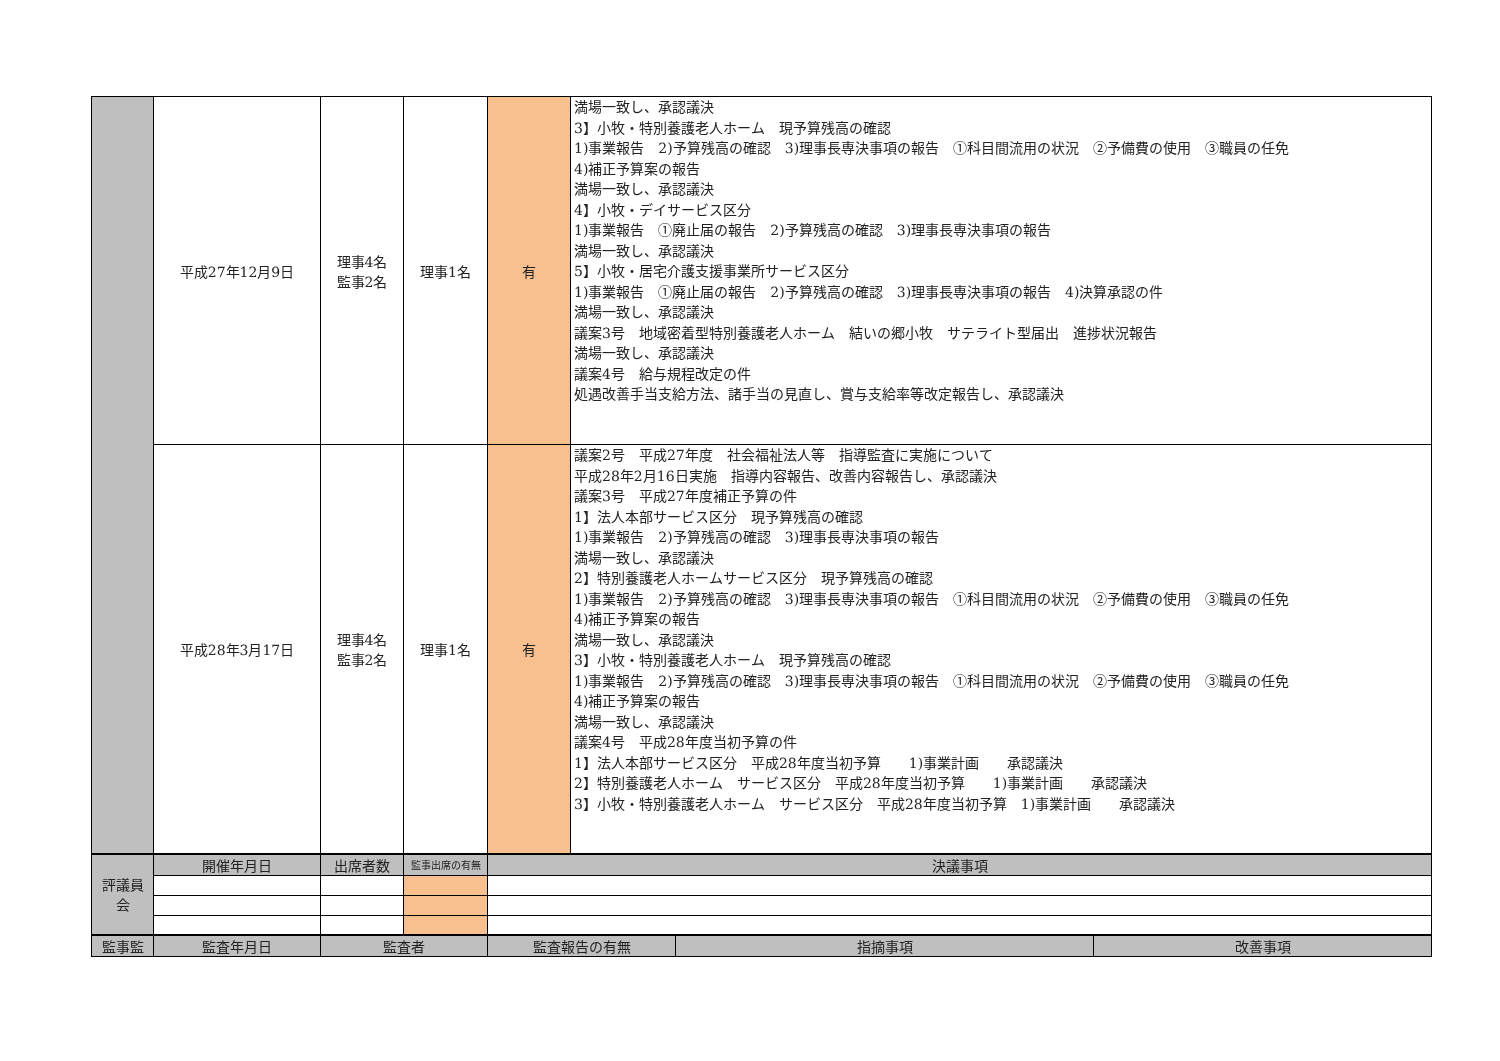| | 平成27年12月9日 | 理事4名 監事2名 | 理事1名 | 有 | 満場一致し、承認議決 3】小牧・特別養護老人ホーム 現予算残高の確認 1)事業報告 2)予算残高の確認 3)理事長専決事項の報告 ①科目間流用の状況 ②予備費の使用 ③職員の任免 4)補正予算案の報告 満場一致し、承認議決 4】小牧・デイサービス区分 1)事業報告 ①廃止届の報告 2)予算残高の確認 3)理事長専決事項の報告 満場一致し、承認議決 5】小牧・居宅介護支援事業所サービス区分 1)事業報告 ①廃止届の報告 2)予算残高の確認 3)理事長専決事項の報告 4)決算承認の件 満場一致し、承認議決 議案3号 地域密着型特別養護老人ホーム 結いの郷小牧 サテライト型届出 進捗状況報告 満場一致し、承認議決 議案4号 給与規程改定の件 処遇改善手当支給方法、諸手当の見直し、賞与支給率等改定報告し、承認議決 | | |
| | 平成28年3月17日 | 理事4名 監事2名 | 理事1名 | 有 | 議案2号 平成27年度 社会福祉法人等 指導監査に実施について 平成28年2月16日実施 指導内容報告、改善内容報告し、承認議決 議案3号 平成27年度補正予算の件 1】法人本部サービス区分 現予算残高の確認 1)事業報告 2)予算残高の確認 3)理事長専決事項の報告 満場一致し、承認議決 2】特別養護老人ホームサービス区分 現予算残高の確認 1)事業報告 2)予算残高の確認 3)理事長専決事項の報告 ①科目間流用の状況 ②予備費の使用 ③職員の任免 4)補正予算案の報告 満場一致し、承認議決 3】小牧・特別養護老人ホーム 現予算残高の確認 1)事業報告 2)予算残高の確認 3)理事長専決事項の報告 ①科目間流用の状況 ②予備費の使用 ③職員の任免 4)補正予算案の報告 満場一致し、承認議決 議案4号 平成28年度当初予算の件 1】法人本部サービス区分 平成28年度当初予算 1)事業計画 承認議決 2】特別養護老人ホーム サービス区分 平成28年度当初予算 1)事業計画 承認議決 3】小牧・特別養護老人ホーム サービス区分 平成28年度当初予算 1)事業計画 承認議決 | | |
| 評議員 会 | 開催年月日 | 出席者数 | 監事出席の有無 | 決議事項 | | | |
| 監事監 | 監査年月日 | 監査者 | | 監査報告の有無 | | 指摘事項 | 改善事項 |